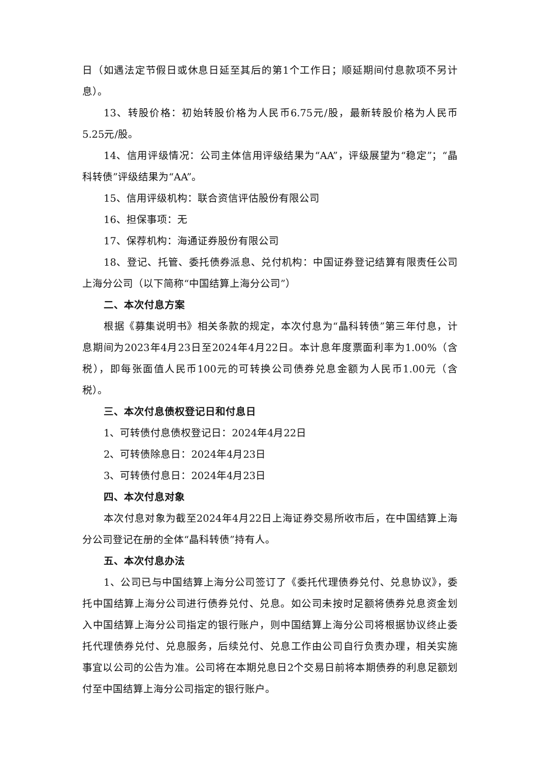日（如遇法定节假日或休息日延至其后的第1个工作日；顺延期间付息款项不另计息）。
13、转股价格：初始转股价格为人民币6.75元/股，最新转股价格为人民币5.25元/股。
14、信用评级情况：公司主体信用评级结果为“AA”，评级展望为“稳定”；“晶科转债”评级结果为“AA”。
15、信用评级机构：联合资信评估股份有限公司
16、担保事项：无
17、保荐机构：海通证券股份有限公司
18、登记、托管、委托债券派息、兑付机构：中国证券登记结算有限责任公司上海分公司（以下简称“中国结算上海分公司”）
二、本次付息方案
根据《募集说明书》相关条款的规定，本次付息为“晶科转债”第三年付息，计息期间为2023年4月23日至2024年4月22日。本计息年度票面利率为1.00%（含税），即每张面值人民币100元的可转换公司债券兑息金额为人民币1.00元（含税）。
三、本次付息债权登记日和付息日
1、可转债付息债权登记日：2024年4月22日
2、可转债除息日：2024年4月23日
3、可转债付息日：2024年4月23日
四、本次付息对象
本次付息对象为截至2024年4月22日上海证券交易所收市后，在中国结算上海分公司登记在册的全体“晶科转债”持有人。
五、本次付息办法
1、公司已与中国结算上海分公司签订了《委托代理债券兑付、兑息协议》，委托中国结算上海分公司进行债券兑付、兑息。如公司未按时足额将债券兑息资金划入中国结算上海分公司指定的银行账户，则中国结算上海分公司将根据协议终止委托代理债券兑付、兑息服务，后续兑付、兑息工作由公司自行负责办理，相关实施事宜以公司的公告为准。公司将在本期兑息日2个交易日前将本期债券的利息足额划付至中国结算上海分公司指定的银行账户。